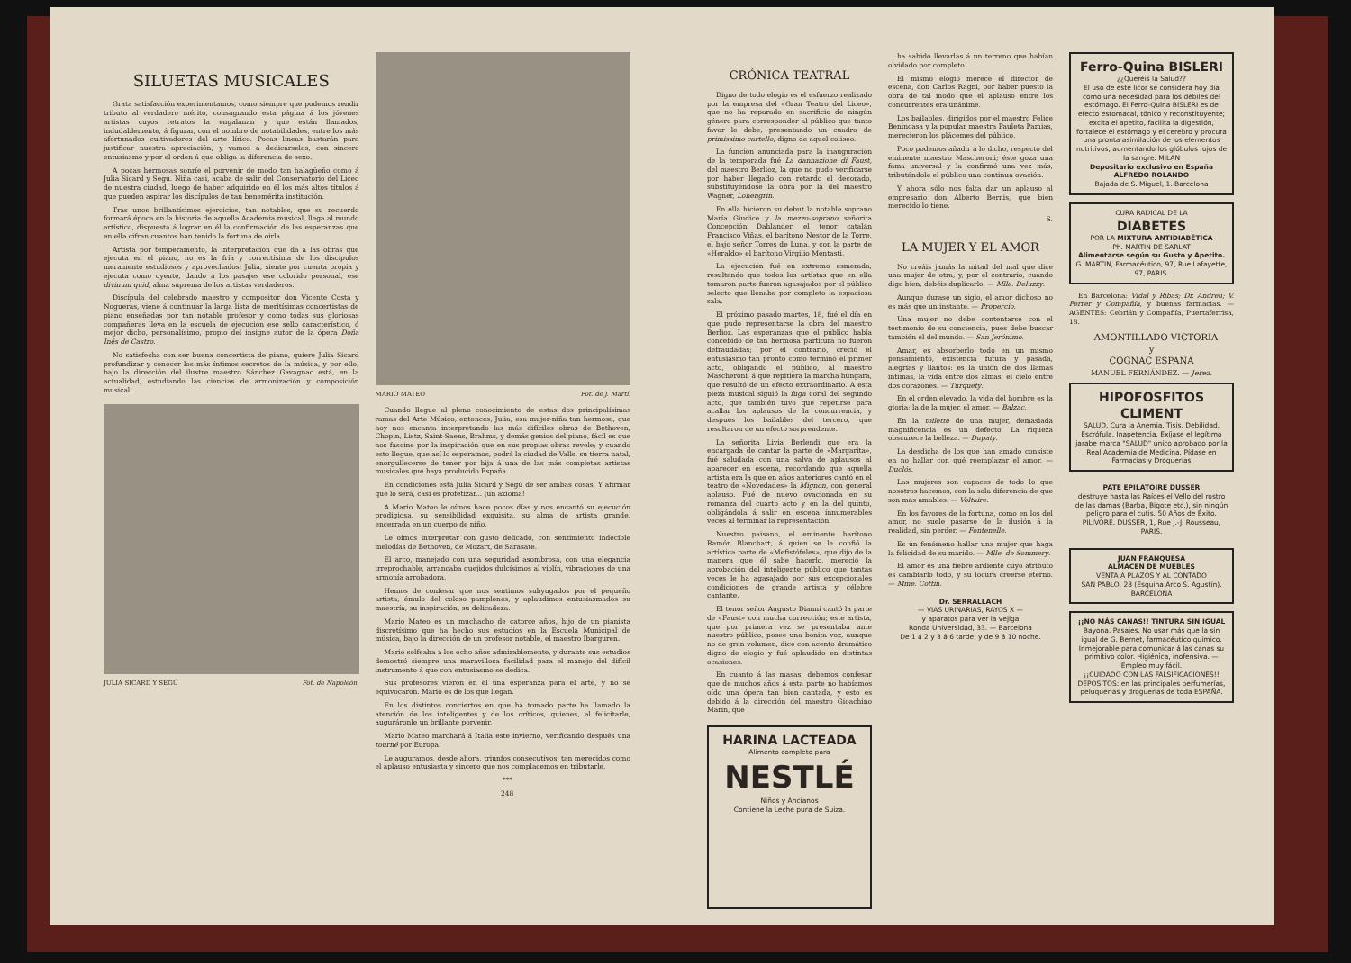SILUETAS MUSICALES
Grata satisfacción experimentamos, como siempre que podemos rendir tributo al verdadero mérito, consagrando esta página á los jóvenes artistas cuyos retratos la engalanan y que están llamados, indudablemente, á figurar, con el nombre de notabilidades, entre los más afortunados cultivadores del arte lírico. Pocas líneas bastarán para justificar nuestra apreciación; y vamos á dedicárselas, con sincero entusiasmo y por el orden á que obliga la diferencia de sexo.
A pocas hermosas sonríe el porvenir de modo tan halagüeño como á Julia Sicard y Segú. Niña casi, acaba de salir del Conservatorio del Liceo de nuestra ciudad, luego de haber adquirido en él los más altos títulos á que pueden aspirar los discípulos de tan benemérita institución.
Tras unos brillantísimos ejercicios, tan notables, que su recuerdo formará época en la historia de aquella Academia musical, llega al mundo artístico, dispuesta á lograr en él la confirmación de las esperanzas que en ella cifran cuantos han tenido la fortuna de oirla.
Artista por temperamento, la interpretación que da á las obras que ejecuta en el piano, no es la fría y correctísima de los discípulos meramente estudiosos y aprovechados; Julia, siente por cuenta propia y ejecuta como oyente, dando á los pasajes ese colorido personal, ese divinum quid, alma suprema de los artistas verdaderos.
Discípula del celebrado maestro y compositor don Vicente Costa y Nogueras, viene á continuar la larga lista de meritísimas concertistas de piano enseñadas por tan notable profesor y como todas sus gloriosas compañeras lleva en la escuela de ejecución ese sello característico, ó mejor dicho, personalísimo, propio del insigne autor de la ópera Doña Inés de Castro.
No satisfecha con ser buena concertista de piano, quiere Julia Sicard profundizar y conocer los más íntimos secretos de la música, y por ello, bajo la dirección del ilustre maestro Sánchez Gavagnac está, en la actualidad, estudiando las ciencias de armonización y composición musical.
JULIA SICARD Y SEGÚ Fot. de Napoleón.
MARIO MATEO Fot. de J. Martí.
Cuando llegue al pleno conocimiento de estas dos principalísimas ramas del Arte Músico, entonces, Julia, esa mujer-niña tan hermosa, que hoy nos encanta interpretando las más difíciles obras de Bethoven, Chopin, Listz, Saint-Saens, Brahms, y demás genios del piano, fácil es que nos fascine por la inspiración que en sus propias obras revele; y cuando esto llegue, que así lo esperamos, podrá la ciudad de Valls, su tierra natal, enorgullecerse de tener por hija á una de las más completas artistas musicales que haya producido España.
En condiciones está Julia Sicard y Segú de ser ambas cosas. Y afirmar que lo será, casi es profetizar... ¡un axioma!
A Mario Mateo le oímos hace pocos días y nos encantó su ejecución prodigiosa, su sensibilidad exquisita, su alma de artista grande, encerrada en un cuerpo de niño.
Le oímos interpretar con gusto delicado, con sentimiento indecible melodías de Bethoven, de Mozart, de Sarasate.
El arco, manejado con una seguridad asombrosa, con una elegancia irreprochable, arrancaba quejidos dulcísimos al violín, vibraciones de una armonía arrobadora.
Hemos de confesar que nos sentimos subyugados por el pequeño artista, émulo del coloso pamplonés, y aplaudimos entusiasmados su maestría, su inspiración, su delicadeza.
Mario Mateo es un muchacho de catorce años, hijo de un pianista discretísimo que ha hecho sus estudios en la Escuela Municipal de música, bajo la dirección de un profesor notable, el maestro Ibarguren.
Mario solfeaba á los ocho años admirablemente, y durante sus estudios demostró siempre una maravillosa facilidad para el manejo del difícil instrumento á que con entusiasmo se dedica.
Sus profesores vieron en él una esperanza para el arte, y no se equivocaron. Mario es de los que llegan.
En los distintos conciertos en que ha tomado parte ha llamado la atención de los inteligentes y de los críticos, quienes, al felicitarle, auguráronle un brillante porvenir.
Mario Mateo marchará á Italia este invierno, verificando después una tourné por Europa.
Le auguramos, desde ahora, triunfos consecutivos, tan merecidos como el aplauso entusiasta y sincero que nos complacemos en tributarle.
***
248
CRÓNICA TEATRAL
Digno de todo elogio es el esfuerzo realizado por la empresa del «Gran Teatro del Liceo», que no ha reparado en sacrificio de ningún género para corresponder al público que tanto favor le debe, presentando un cuadro de primissimo cartello, digno de aquel coliseo.
La función anunciada para la inauguración de la temporada fué La dannazione di Faust, del maestro Berlioz, la que no pudo verificarse por haber llegado con retardo el decorado, substituyéndose la obra por la del maestro Wagner, Lohengrin.
En ella hicieron su debut la notable soprano María Giudice y la mezzo-soprano señorita Concepción Dahlander, el tenor catalán Francisco Viñas, el barítono Nestor de la Torre, el bajo señor Torres de Luna, y con la parte de «Heraldo» el barítono Virgilio Mentasti.
La ejecución fué en extremo esmerada, resultando que todos los artistas que en ella tomaron parte fueron agasajados por el público selecto que llenaba por completo la espaciosa sala.
El próximo pasado martes, 18, fué el día en que pudo representarse la obra del maestro Berlioz. Las esperanzas que el público había concebido de tan hermosa partitura no fueron defraudadas; por el contrario, creció el entusiasmo tan pronto como terminó el primer acto, obligando el público, al maestro Mascheroni, á que repitiera la marcha húngara, que resultó de un efecto extraordinario. A esta pieza musical siguió la fuga coral del segundo acto, que también tuvo que repetirse para acallar los aplausos de la concurrencia, y después los bailables del tercero, que resultaron de un efecto sorprendente.
La señorita Livia Berlendi que era la encargada de cantar la parte de «Margarita», fué saludada con una salva de aplausos al aparecer en escena, recordando que aquella artista era la que en años anteriores cantó en el teatro de «Novedades» la Mignon, con general aplauso. Fué de nuevo ovacionada en su romanza del cuarto acto y en la del quinto, obligándola á salir en escena innumerables veces al terminar la representación.
Nuestro paisano, el eminente barítono Ramón Blanchart, á quien se le confió la artística parte de «Mefistófeles», que dijo de la manera que él sabe hacerlo, mereció la aprobación del inteligente público que tantas veces le ha agasajado por sus excepcionales condiciones de grande artista y célebre cantante.
El tenor señor Augusto Dianni cantó la parte de «Faust» con mucha corrección; este artista, que por primera vez se presentaba ante nuestro público, posee una bonita voz, aunque no de gran volumen, dice con acento dramático digno de elogio y fué aplaudido en distintas ocasiones.
En cuanto á las masas, debemos confesar que de muchos años á esta parte no habíamos oído una ópera tan bien cantada, y esto es debido á la dirección del maestro Gioachino Marín, que
HARINA LACTEADA
Alimento completo para
NESTLÉ
Niños y Ancianos
Contiene la Leche pura de Suiza.
ha sabido llevarlas á un terreno que habían olvidado por completo.
El mismo elogio merece el director de escena, don Carlos Ragni, por haber puesto la obra de tal modo que el aplauso entre los concurrentes era unánime.
Los bailables, dirigidos por el maestro Felice Benincasa y la popular maestra Pauleta Pamias, merecieron los plácemes del público.
Poco podemos añadir á lo dicho, respecto del eminente maestro Mascheroni; éste goza una fama universal y la confirmó una vez más, tributándole el público una continua ovación.
Y ahora sólo nos falta dar un aplauso al empresario don Alberto Bernis, que bien merecido lo tiene.
S.
LA MUJER Y EL AMOR
No creáis jamás la mitad del mal que dice una mujer de otra; y, por el contrario, cuando diga bien, debéis duplicarlo. — Mlle. Deluzzy.
Aunque durase un siglo, el amor dichoso no es más que un instante. — Propercio.
Una mujer no debe contentarse con el testimonio de su conciencia, pues debe buscar también el del mundo. — San Jerónimo.
Amar, es absorberlo todo en un mismo pensamiento, existencia futura y pasada, alegrías y llantos: es la unión de dos llamas íntimas, la vida entre dos almas, el cielo entre dos corazones. — Turquety.
En el orden elevado, la vida del hombre es la gloria; la de la mujer, el amor. — Balzac.
En la toilette de una mujer, demasiada magnificencia es un defecto. La riqueza obscurece la belleza. — Dupaty.
La desdicha de los que han amado consiste en no hallar con qué reemplazar el amor. — Duclós.
Las mujeres son capaces de todo lo que nosotros hacemos, con la sola diferencia de que son más amables. — Voltaire.
En los favores de la fortuna, como en los del amor, no suele pasarse de la ilusión á la realidad, sin perder. — Fontenelle.
Es un fenómeno hallar una mujer que haga la felicidad de su marido. — Mlle. de Sommery.
El amor es una fiebre ardiente cuyo atributo es cambiarlo todo, y su locura creerse eterno. — Mme. Cottin.
Dr. SERRALLACH
— VIAS URINARIAS, RAYOS X —
y aparatos para ver la vejiga
Ronda Universidad, 33. — Barcelona
De 1 á 2 y 3 á 6 tarde, y de 9 á 10 noche.
Ferro-Quina BISLERI
¿¿Queréis la Salud??
El uso de este licor se considera hoy día como una necesidad para los débiles del estómago. El Ferro-Quina BISLERI es de efecto estomacal, tónico y reconstituyente; excita el apetito, facilita la digestión, fortalece el estómago y el cerebro y procura una pronta asimilación de los elementos nutritivos, aumentando los glóbulos rojos de la sangre. MILAN
Depositario exclusivo en España ALFREDO ROLANDO
Bajada de S. Miguel, 1.-Barcelona
CURA RADICAL DE LA
DIABETES
POR LA MIXTURA ANTIDIABÉTICA
Ph. MARTIN DE SARLAT
Alimentarse según su Gusto y Apetito.
G. MARTIN, Farmacéutico, 97, Rue Lafayette, 97, PARIS.
En Barcelona: Vidal y Ribas; Dr. Andreu; V. Ferrer y Compañía, y buenas farmacias. — AGENTES: Cebrián y Compañía, Puertaferrisa, 18.
AMONTILLADO VICTORIA
y
COGNAC ESPAÑA
MANUEL FERNÁNDEZ. — Jerez.
HIPOFOSFITOS CLIMENT
SALUD. Cura la Anemia, Tisis, Debilidad, Escrófula, Inapetencia. Exíjase el legítimo jarabe marca "SALUD" único aprobado por la Real Academia de Medicina. Pídase en Farmacias y Droguerías
PATE EPILATOIRE DUSSER
destruye hasta las Raíces el Vello del rostro de las damas (Barba, Bigote etc.), sin ningún peligro para el cutis. 50 Años de Éxito. PILIVORE. DUSSER, 1, Rue J.-J. Rousseau, PARIS.
JUAN FRANQUESA
ALMACEN DE MUEBLES
VENTA A PLAZOS Y AL CONTADO
SAN PABLO, 28 (Esquina Arco S. Agustín). BARCELONA
¡¡NO MÁS CANAS!! TINTURA SIN IGUAL
Bayona. Pasajes. No usar más que la sin igual de G. Bernet, farmacéutico químico. Inmejorable para comunicar á las canas su primitivo color. Higiénica, inofensiva. — Empleo muy fácil.
¡¡CUIDADO CON LAS FALSIFICACIONES!!
DEPÓSITOS: en las principales perfumerías, peluquerías y droguerías de toda ESPAÑA.